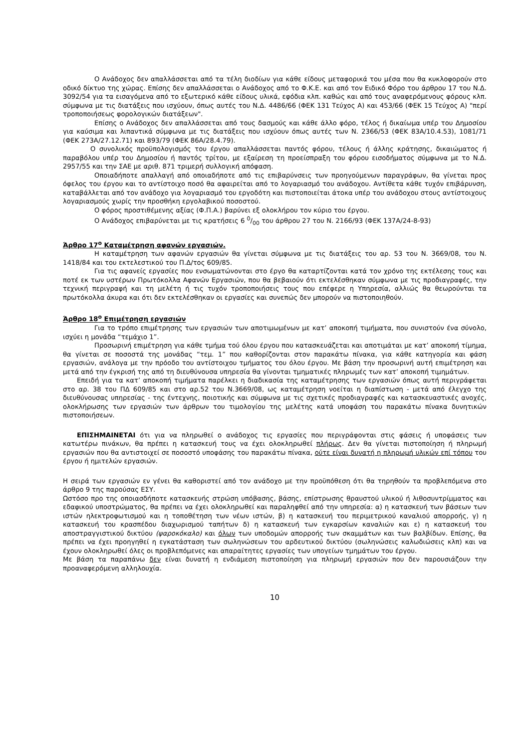Ο Ανάδοχος δεν απαλλάσσεται από τα τέλη διοδίων για κάθε είδους μεταφορικά του μέσα που θα κυκλοφορούν στο οδικό δίκτυο της χώρας. Επίσης δεν απαλλάσσεται ο Ανάδοχος από το Φ.Κ.Ε. και από τον Ειδικό Φόρο του άρθρου 17 του Ν.Δ. 3092/54 για τα εισαγόμενα από το εξωτερικό κάθε είδους υλικά, εφόδια κλπ. καθώς και από τους αναφερόμενους φόρους κλπ. σύμφωνα με τις διατάξεις που ισχύουν, όπως αυτές του Ν.Δ. 4486/66 (ΦΕΚ 131 Τεύχος Α) και 453/66 (ΦΕΚ 15 Τεύχος Α) "περί τροποποιήσεως φορολογικών διατάξεων".
Επίσης ο Ανάδοχος δεν απαλλάσσεται από τους δασμούς και κάθε άλλο φόρο, τέλος ή δικαίωμα υπέρ του Δημοσίου για καύσιμα και λιπαντικά σύμφωνα με τις διατάξεις που ισχύουν όπως αυτές των Ν. 2366/53 (ΦΕΚ 83Α/10.4.53), 1081/71 (ΦΕΚ 273Α/27.12.71) και 893/79 (ΦΕΚ 86Α/28.4.79).
Ο συνολικός προϋπολογισμός του έργου απαλλάσσεται παντός φόρου, τέλους ή άλλης κράτησης, δικαιώματος ή παραβόλου υπέρ του Δημοσίου ή παντός τρίτου, με εξαίρεση τη προείσπραξη του φόρου εισοδήματος σύμφωνα με το Ν.Δ. 2957/55 και την ΣΑΕ με αριθ. 871 τριμερή συλλογική απόφαση.
Οποιαδήποτε απαλλαγή από οποιαδήποτε από τις επιβαρύνσεις των προηγούμενων παραγράφων, θα γίνεται προς όφελος του έργου και το αντίστοιχο ποσό θα αφαιρείται από το λογαριασμό του ανάδοχου. Αντίθετα κάθε τυχόν επιβάρυνση, καταβάλλεται από τον ανάδοχο για λογαριασμό του εργοδότη και πιστοποιείται άτοκα υπέρ του ανάδοχου στους αντίστοιχους λογαριασμούς χωρίς την προσθήκη εργολαβικού ποσοστού.
Ο φόρος προστιθέμενης αξίας (Φ.Π.Α.) βαρύνει εξ ολοκλήρου τον κύριο του έργου.
Ο Ανάδοχος επιβαρύνεται με τις κρατήσεις 6 0/00 του άρθρου 27 του Ν. 2166/93 (ΦΕΚ 137Α/24-8-93)
Άρθρο 17<sup>ο</sup> Καταμέτρηση αφανών εργασιών.
Η καταμέτρηση των αφανών εργασιών θα γίνεται σύμφωνα με τις διατάξεις του αρ. 53 του Ν. 3669/08, του Ν. 1418/84 και του εκτελεστικού του Π.Δ/τος 609/85.
Για τις αφανείς εργασίες που ενσωματώνονται στο έργο θα καταρτίζονται κατά τον χρόνο της εκτέλεσης τους και ποτέ εκ των υστέρων Πρωτόκολλα Αφανών Εργασιών, που θα βεβαιούν ότι εκτελέσθηκαν σύμφωνα με τις προδιαγραφές, την τεχνική περιγραφή και τη μελέτη ή τις τυχόν τροποποιήσεις τους που επέφερε η Υπηρεσία, αλλιώς θα θεωρούνται τα πρωτόκολλα άκυρα και ότι δεν εκτελέσθηκαν οι εργασίες και συνεπώς δεν μπορούν να πιστοποιηθούν.
Άρθρο 18<sup>ο</sup> Επιμέτρηση εργασιών
Για το τρόπο επιμέτρησης των εργασιών των αποτιμωμένων με κατ’ αποκοπή τιμήματα, που συνιστούν ένα σύνολο, ισχύει η μονάδα “τεμάχιο 1”.
Προσωρινή επιμέτρηση για κάθε τμήμα τού όλου έργου που κατασκευάζεται και αποτιμάται με κατ’ αποκοπή τίμημα, θα γίνεται σε ποσοστά της μονάδας “τεμ. 1” που καθορίζονται στον παρακάτω πίνακα, για κάθε κατηγορία και φάση εργασιών, ανάλογα με την πρόοδο του αντίστοιχου τμήματος του όλου έργου. Με βάση την προσωρινή αυτή επιμέτρηση και μετά από την έγκρισή της από τη διευθύνουσα υπηρεσία θα γίνονται τμηματικές πληρωμές των κατ’ αποκοπή τιμημάτων.
Επειδή για τα κατ’ αποκοπή τιμήματα παρέλκει η διαδικασία της καταμέτρησης των εργασιών όπως αυτή περιγράφεται στο αρ. 38 του ΠΔ 609/85 και στο αρ.52 του Ν.3669/08, ως καταμέτρηση νοείται η διαπίστωση - μετά από έλεγχο της διευθύνουσας υπηρεσίας - της έντεχνης, ποιοτικής και σύμφωνα με τις σχετικές προδιαγραφές και κατασκευαστικές ανοχές, ολοκλήρωσης των εργασιών των άρθρων του τιμολογίου της μελέτης κατά υποφάση του παρακάτω πίνακα δυνητικών πιστοποιήσεων.
ΕΠΙΣΗΜΑΙΝΕΤΑΙ ότι για να πληρωθεί ο ανάδοχος τις εργασίες που περιγράφονται στις φάσεις ή υποφάσεις των κατωτέρω πινάκων, θα πρέπει η κατασκευή τους να έχει ολοκληρωθεί πλήρως. Δεν θα γίνεται πιστοποίηση ή πληρωμή εργασιών που θα αντιστοιχεί σε ποσοστό υποφάσης του παρακάτω πίνακα, ούτε είναι δυνατή η πληρωμή υλικών επί τόπου του έργου ή ημιτελών εργασιών.
Η σειρά των εργασιών εν γένει θα καθοριστεί από τον ανάδοχο με την προϋπόθεση ότι θα τηρηθούν τα προβλεπόμενα στο άρθρο 9 της παρούσας ΕΣΥ.
Ωστόσο προ της οποιασδήποτε κατασκευής στρώση υπόβασης, βάσης, επίστρωσης θραυστού υλικού ή λιθοσυντρίμματος και εδαφικού υποστρώματος, θα πρέπει να έχει ολοκληρωθεί και παραληφθεί από την υπηρεσία: α) η κατασκευή των βάσεων των ιστών ηλεκτροφωτισμού και η τοποθέτηση των νέων ιστών, β) η κατασκευή του περιμετρικού καναλιού απορροής, γ) η κατασκευή του κρασπέδου διαχωρισμού ταπήτων δ) η κατασκευή των εγκαρσίων καναλιών και ε) η κατασκευή του αποστραγγιστικού δικτύου (ψαροκόκαλο) και όλων των υποδομών απορροής των σκαμμάτων και των βαλβίδων. Επίσης, θα πρέπει να έχει προηγηθεί η εγκατάσταση των σωληνώσεων του αρδευτικού δικτύου (σωληνώσεις καλωδιώσεις κλπ) και να έχουν ολοκληρωθεί όλες οι προβλεπόμενες και απαραίτητες εργασίες των υπογείων τμημάτων του έργου.
Με βάση τα παραπάνω δεν είναι δυνατή η ενδιάμεση πιστοποίηση για πληρωμή εργασιών που δεν παρουσιάζουν την προαναφερόμενη αλληλουχία.
10